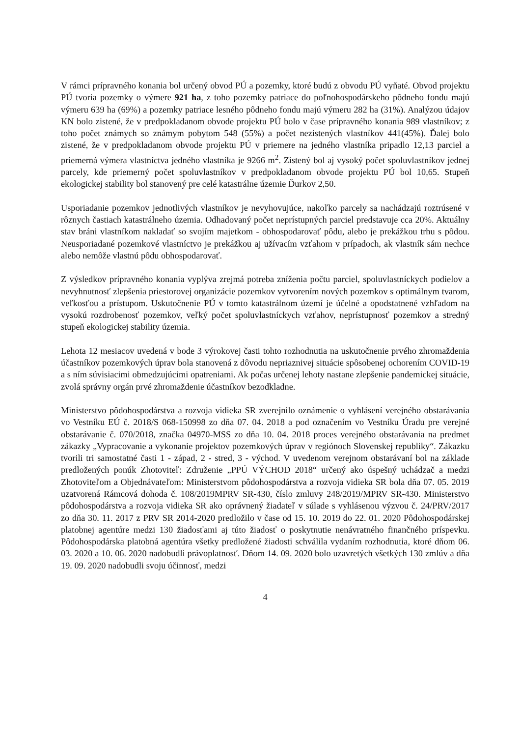V rámci prípravného konania bol určený obvod PÚ a pozemky, ktoré budú z obvodu PÚ vyňaté. Obvod projektu PÚ tvoria pozemky o výmere 921 ha, z toho pozemky patriace do poľnohospodárskeho pôdneho fondu majú výmeru 639 ha (69%) a pozemky patriace lesného pôdneho fondu majú výmeru 282 ha (31%). Analýzou údajov KN bolo zistené, že v predpokladanom obvode projektu PÚ bolo v čase prípravného konania 989 vlastníkov; z toho počet známych so známym pobytom 548 (55%) a počet nezistených vlastníkov 441(45%). Ďalej bolo zistené, že v predpokladanom obvode projektu PÚ v priemere na jedného vlastníka pripadlo 12,13 parciel a priemerná výmera vlastníctva jedného vlastníka je 9266 m<sup>2</sup>. Zistený bol aj vysoký počet spoluvlastníkov jednej parcely, kde priemerný počet spoluvlastníkov v predpokladanom obvode projektu PÚ bol 10,65. Stupeň ekologickej stability bol stanovený pre celé katastrálne územie Ďurkov 2,50.
Usporiadanie pozemkov jednotlivých vlastníkov je nevyhovujúce, nakoľko parcely sa nachádzajú roztrúsené v rôznych častiach katastrálneho územia. Odhadovaný počet neprístupných parciel predstavuje cca 20%. Aktuálny stav bráni vlastníkom nakladať so svojím majetkom - obhospodarovať pôdu, alebo je prekážkou trhu s pôdou. Neusporiadané pozemkové vlastníctvo je prekážkou aj užívacím vzťahom v prípadoch, ak vlastník sám nechce alebo nemôže vlastnú pôdu obhospodarovať.
Z výsledkov prípravného konania vyplýva zrejmá potreba zníženia počtu parciel, spoluvlastníckych podielov a nevyhnutnosť zlepšenia priestorovej organizácie pozemkov vytvorením nových pozemkov s optimálnym tvarom, veľkosťou a prístupom. Uskutočnenie PÚ v tomto katastrálnom území je účelné a opodstatnené vzhľadom na vysokú rozdrobenosť pozemkov, veľký počet spoluvlastníckych vzťahov, neprístupnosť pozemkov a stredný stupeň ekologickej stability územia.
Lehota 12 mesiacov uvedená v bode 3 výrokovej časti tohto rozhodnutia na uskutočnenie prvého zhromaždenia účastníkov pozemkových úprav bola stanovená z dôvodu nepriaznivej situácie spôsobenej ochorením COVID-19 a s ním súvisiacimi obmedzujúcimi opatreniami. Ak počas určenej lehoty nastane zlepšenie pandemickej situácie, zvolá správny orgán prvé zhromaždenie účastníkov bezodkladne.
Ministerstvo pôdohospodárstva a rozvoja vidieka SR zverejnilo oznámenie o vyhlásení verejného obstarávania vo Vestníku EÚ č. 2018/S 068-150998 zo dňa 07. 04. 2018 a pod označením vo Vestníku Úradu pre verejné obstarávanie č. 070/2018, značka 04970-MSS zo dňa 10. 04. 2018 proces verejného obstarávania na predmet zákazky „Vypracovanie a vykonanie projektov pozemkových úprav v regiónoch Slovenskej republiky“. Zákazku tvorili tri samostatné časti 1 - západ, 2 - stred, 3 - východ. V uvedenom verejnom obstarávaní bol na základe predložených ponúk Zhotoviteľ: Združenie „PPÚ VÝCHOD 2018“ určený ako úspešný uchádzač a medzi Zhotoviteľom a Objednávateľom: Ministerstvom pôdohospodárstva a rozvoja vidieka SR bola dňa 07. 05. 2019 uzatvorená Rámcová dohoda č. 108/2019MPRV SR-430, číslo zmluvy 248/2019/MPRV SR-430. Ministerstvo pôdohospodárstva a rozvoja vidieka SR ako oprávnený žiadateľ v súlade s vyhlásenou výzvou č. 24/PRV/2017 zo dňa 30. 11. 2017 z PRV SR 2014-2020 predložilo v čase od 15. 10. 2019 do 22. 01. 2020 Pôdohospodárskej platobnej agentúre medzi 130 žiadosťami aj túto žiadosť o poskytnutie nenávratného finančného príspevku. Pôdohospodárska platobná agentúra všetky predložené žiadosti schválila vydaním rozhodnutia, ktoré dňom 06. 03. 2020 a 10. 06. 2020 nadobudli právoplatnosť. Dňom 14. 09. 2020 bolo uzavretých všetkých 130 zmlúv a dňa 19. 09. 2020 nadobudli svoju účinnosť, medzi
4